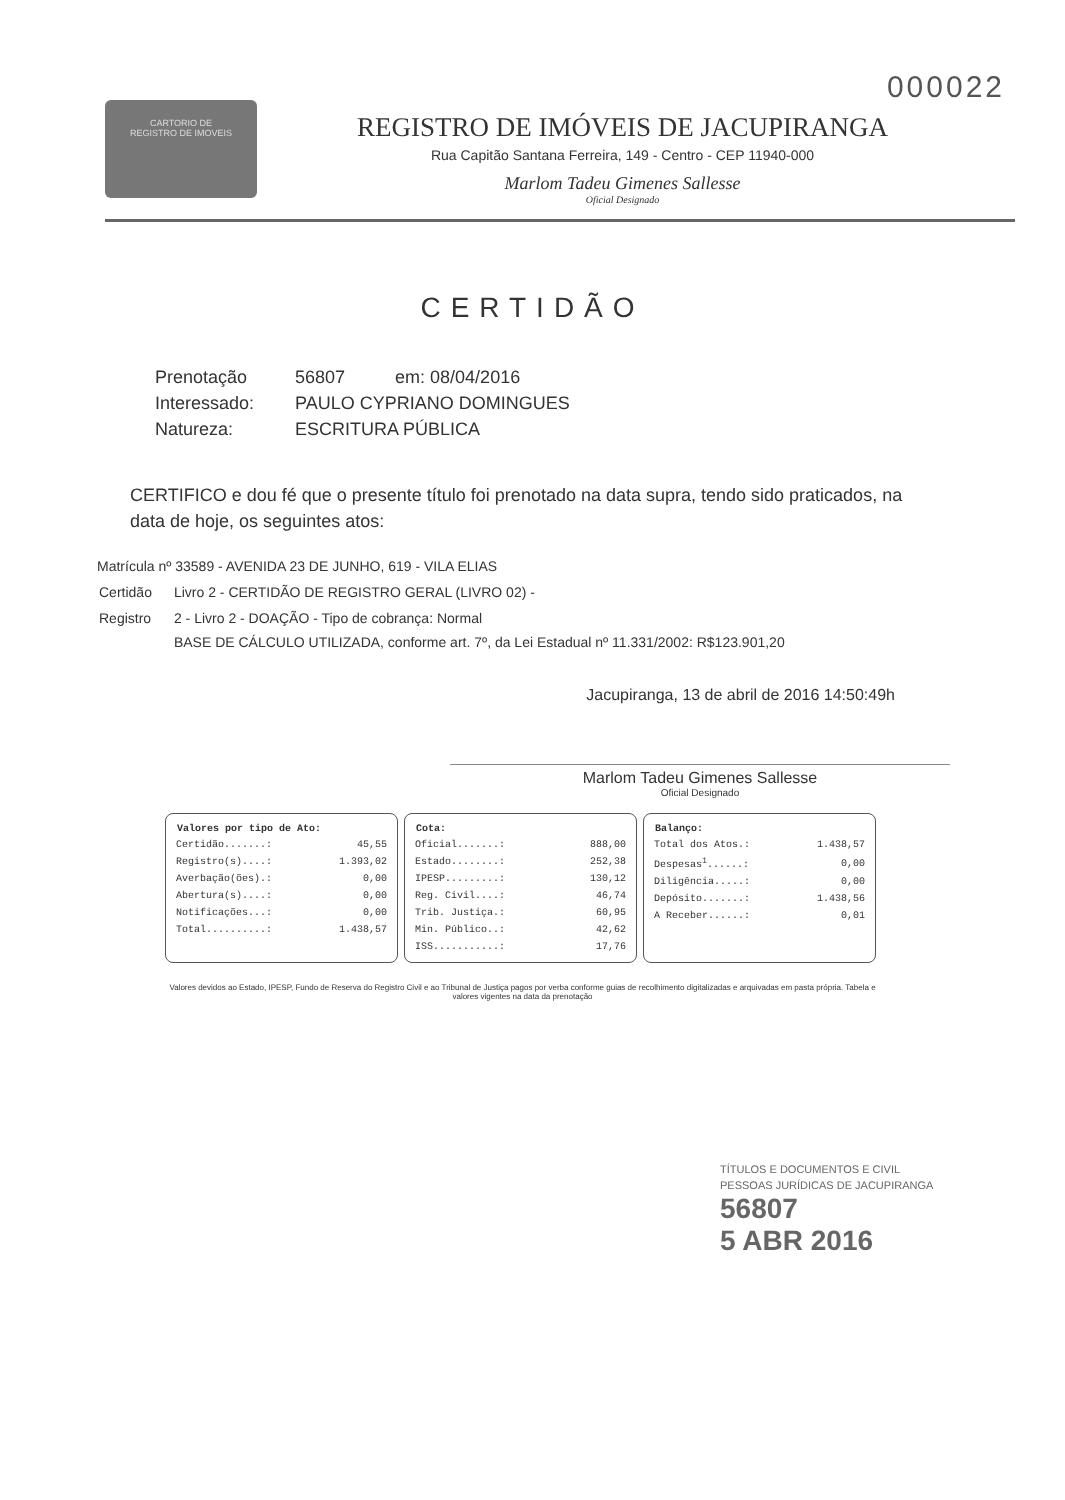000022
CARTORIO DE
REGISTRO DE IMOVEIS
REGISTRO DE IMÓVEIS DE JACUPIRANGA
Rua Capitão Santana Ferreira, 149 - Centro - CEP 11940-000
Marlom Tadeu Gimenes Sallesse
Oficial Designado
CERTIDÃO
Prenotação 56807 em: 08/04/2016
Interessado: PAULO CYPRIANO DOMINGUES
Natureza: ESCRITURA PÚBLICA
CERTIFICO e dou fé que o presente título foi prenotado na data supra, tendo sido praticados, na data de hoje, os seguintes atos:
Matrícula nº 33589 - AVENIDA 23 DE JUNHO, 619 - VILA ELIAS
| Certidão | Livro 2 - CERTIDÃO DE REGISTRO GERAL (LIVRO 02) - |
| Registro | 2 - Livro 2 - DOAÇÃO - Tipo de cobrança: Normal BASE DE CÁLCULO UTILIZADA, conforme art. 7º, da Lei Estadual nº 11.331/2002: R$123.901,20 |
Jacupiranga, 13 de abril de 2016 14:50:49h
Marlom Tadeu Gimenes Sallesse
Oficial Designado
| Valores por tipo de Ato: | |
| --- | --- |
| Certidão.......: | 45,55 |
| Registro(s)....: | 1.393,02 |
| Averbação(ões).: | 0,00 |
| Abertura(s)....: | 0,00 |
| Notificações...: | 0,00 |
| Total..........: | 1.438,57 |
| Cota: | |
| --- | --- |
| Oficial.......: | 888,00 |
| Estado........: | 252,38 |
| IPESP.........: | 130,12 |
| Reg. Civil....: | 46,74 |
| Trib. Justiça.: | 60,95 |
| Min. Público..: | 42,62 |
| ISS...........: | 17,76 |
| Balanço: | |
| --- | --- |
| Total dos Atos.: | 1.438,57 |
| Despesas<sup>1</sup>......: | 0,00 |
| Diligência.....: | 0,00 |
| Depósito.......: | 1.438,56 |
| A Receber......: | 0,01 |
Valores devidos ao Estado, IPESP, Fundo de Reserva do Registro Civil e ao Tribunal de Justiça pagos por verba conforme guias de recolhimento digitalizadas e arquivadas em pasta própria. Tabela e valores vigentes na data da prenotação
TÍTULOS E DOCUMENTOS E CIVIL
PESSOAS JURÍDICAS DE JACUPIRANGA
56807
5 ABR 2016